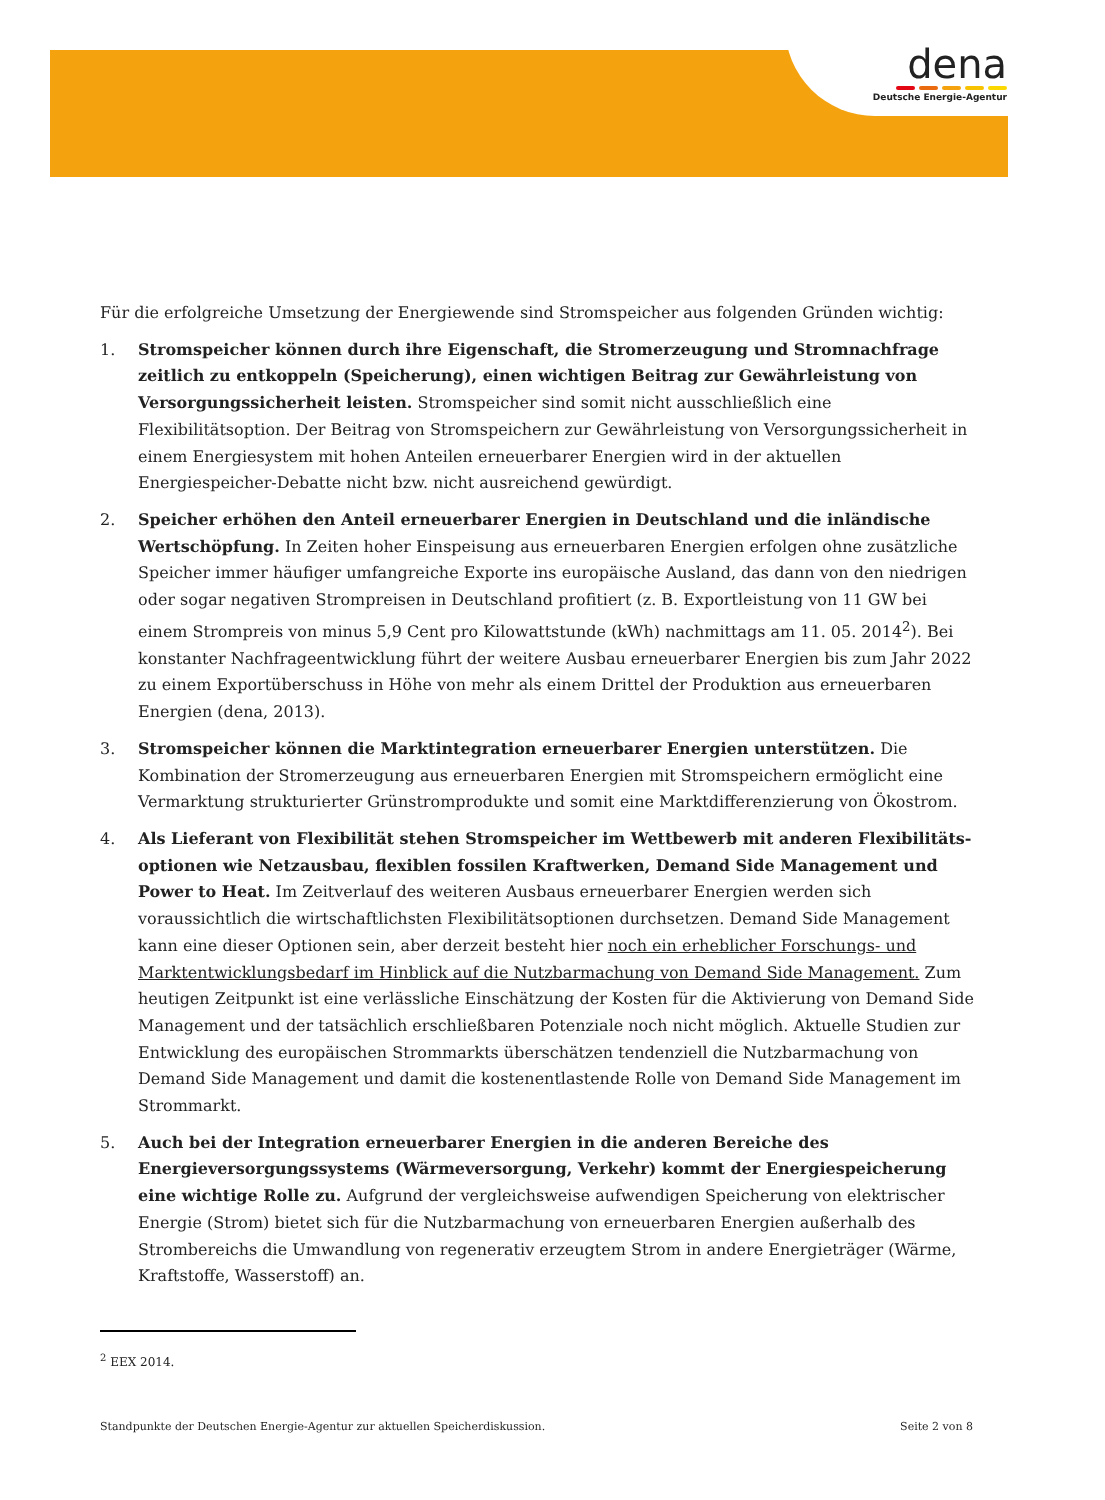dena
Deutsche Energie-Agentur
Für die erfolgreiche Umsetzung der Energiewende sind Stromspeicher aus folgenden Gründen wichtig:
1. Stromspeicher können durch ihre Eigenschaft, die Stromerzeugung und Stromnachfrage zeitlich zu entkoppeln (Speicherung), einen wichtigen Beitrag zur Gewährleistung von Versorgungs­sicherheit leisten. Stromspeicher sind somit nicht ausschließlich eine Flexibilitätsoption. Der Beitrag von Stromspeichern zur Gewährleistung von Versorgungssicherheit in einem Energiesystem mit hohen Anteilen erneuerbarer Energien wird in der aktuellen Energiespeicher-Debatte nicht bzw. nicht ausreichend gewürdigt.
2. Speicher erhöhen den Anteil erneuerbarer Energien in Deutschland und die inländische Wert­schöpfung. In Zeiten hoher Einspeisung aus erneuerbaren Energien erfolgen ohne zusätzliche Speicher immer häufiger umfangreiche Exporte ins europäische Ausland, das dann von den niedrigen oder sogar negativen Strompreisen in Deutschland profitiert (z. B. Exportleistung von 11 GW bei einem Strompreis von minus 5,9 Cent pro Kilowattstunde (kWh) nachmittags am 11. 05. 2014<sup>2</sup>). Bei konstanter Nachfrageentwicklung führt der weitere Ausbau erneuerbarer Energien bis zum Jahr 2022 zu einem Exportüberschuss in Höhe von mehr als einem Drittel der Produktion aus erneuerbaren Energien (dena, 2013).
3. Stromspeicher können die Marktintegration erneuerbarer Energien unterstützen. Die Kombination der Stromerzeugung aus erneuerbaren Energien mit Stromspeichern ermöglicht eine Vermarktung strukturierter Grünstromprodukte und somit eine Marktdifferenzierung von Ökostrom.
4. Als Lieferant von Flexibilität stehen Stromspeicher im Wettbewerb mit anderen Flexibilitäts­optionen wie Netzausbau, flexiblen fossilen Kraftwerken, Demand Side Management und Power to Heat. Im Zeitverlauf des weiteren Ausbaus erneuerbarer Energien werden sich voraussichtlich die wirtschaftlichsten Flexibilitätsoptionen durchsetzen. Demand Side Management kann eine dieser Optionen sein, aber derzeit besteht hier noch ein erheblicher Forschungs- und Marktentwicklungsbedarf im Hinblick auf die Nutzbarmachung von Demand Side Management. Zum heutigen Zeitpunkt ist eine verlässliche Einschätzung der Kosten für die Aktivierung von Demand Side Management und der tat­sächlich erschließbaren Potenziale noch nicht möglich. Aktuelle Studien zur Entwicklung des europä­ischen Strommarkts überschätzen tendenziell die Nutzbarmachung von Demand Side Management und damit die kostenentlastende Rolle von Demand Side Management im Strommarkt.
5. Auch bei der Integration erneuerbarer Energien in die anderen Bereiche des Energieversorgungs­systems (Wärmeversorgung, Verkehr) kommt der Energiespeicherung eine wichtige Rolle zu. Aufgrund der vergleichsweise aufwendigen Speicherung von elektrischer Energie (Strom) bietet sich für die Nutzbarmachung von erneuerbaren Energien außerhalb des Strombereichs die Umwandlung von regenerativ erzeugtem Strom in andere Energieträger (Wärme, Kraftstoffe, Wasserstoff) an.
<sup>2</sup> EEX 2014.
Standpunkte der Deutschen Energie-Agentur zur aktuellen Speicherdiskussion. Seite 2 von 8